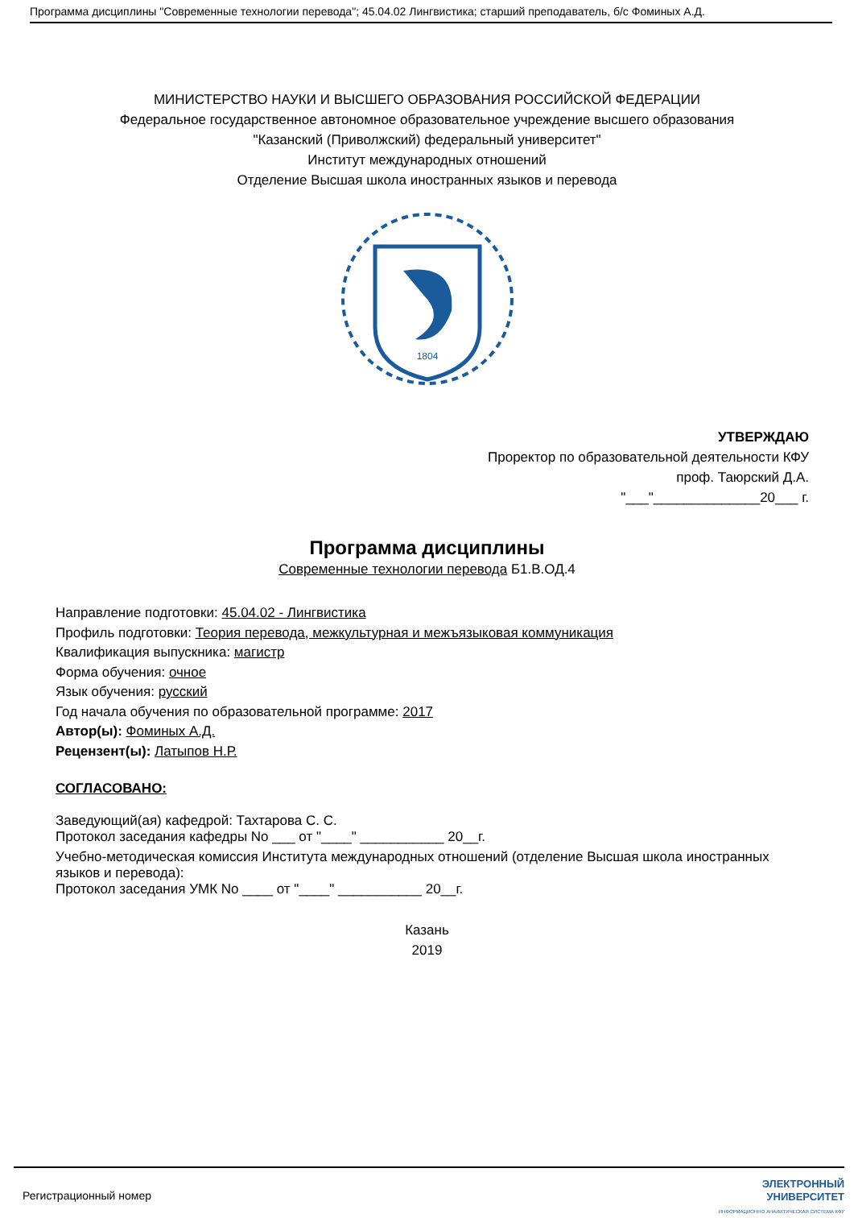Программа дисциплины "Современные технологии перевода"; 45.04.02 Лингвистика; старший преподаватель, б/с Фоминых А.Д.
МИНИСТЕРСТВО НАУКИ И ВЫСШЕГО ОБРАЗОВАНИЯ РОССИЙСКОЙ ФЕДЕРАЦИИ
Федеральное государственное автономное образовательное учреждение высшего образования
"Казанский (Приволжский) федеральный университет"
Институт международных отношений
Отделение Высшая школа иностранных языков и перевода
1804
УТВЕРЖДАЮ
Проректор по образовательной деятельности КФУ
проф. Таюрский Д.А.
"___"______________20___ г.
Программа дисциплины
Современные технологии перевода Б1.В.ОД.4
Направление подготовки: 45.04.02 - Лингвистика
Профиль подготовки: Теория перевода, межкультурная и межъязыковая коммуникация
Квалификация выпускника: магистр
Форма обучения: очное
Язык обучения: русский
Год начала обучения по образовательной программе: 2017
Автор(ы): Фоминых А.Д.
Рецензент(ы): Латыпов Н.Р.
СОГЛАСОВАНО:
Заведующий(ая) кафедрой: Тахтарова С. С.
Протокол заседания кафедры No ___ от "____" ___________ 20__г.
Учебно-методическая комиссия Института международных отношений (отделение Высшая школа иностранных языков и перевода):
Протокол заседания УМК No ____ от "____" ___________ 20__г.
Казань
2019
Регистрационный номер ЭЛЕКТРОННЫЙ
УНИВЕРСИТЕТ
ИНФОРМАЦИОННО АНАЛИТИЧЕСКАЯ СИСТЕМА КФУ